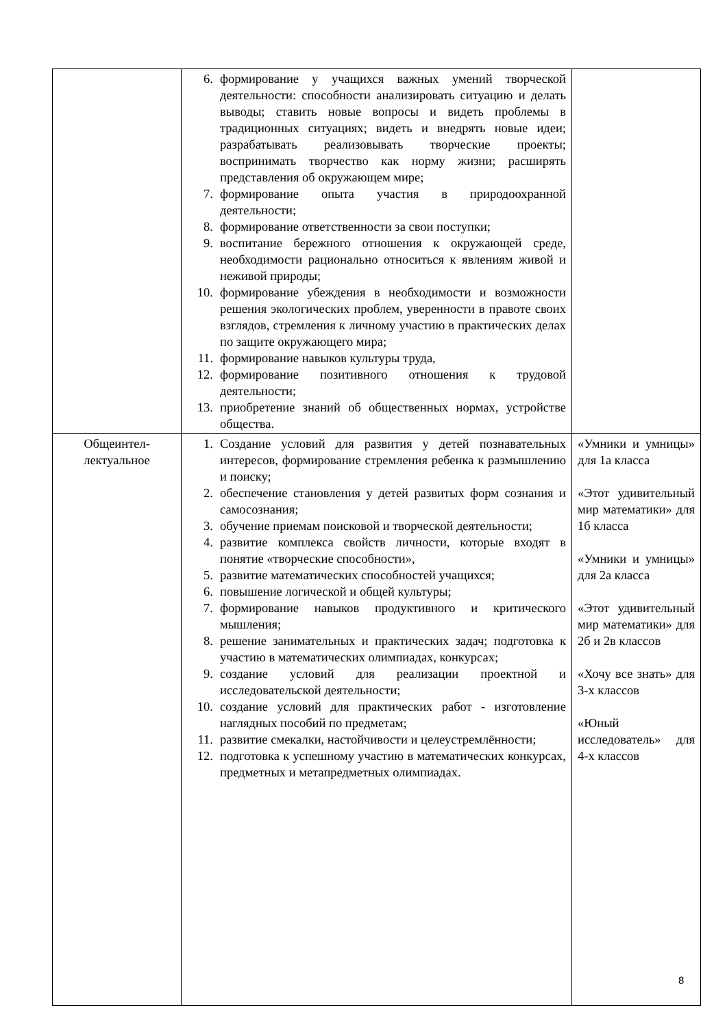| | 6. формирование у учащихся важных умений творческой деятельности: способности анализировать ситуацию и делать выводы; ставить новые вопросы и видеть проблемы в традиционных ситуациях; видеть и внедрять новые идеи; разрабатывать реализовывать творческие проекты; воспринимать творчество как норму жизни; расширять представления об окружающем мире; 7. формирование опыта участия в природоохранной деятельности; 8. формирование ответственности за свои поступки; 9. воспитание бережного отношения к окружающей среде, необходимости рационально относиться к явлениям живой и неживой природы; 10. формирование убеждения в необходимости и возможности решения экологических проблем, уверенности в правоте своих взглядов, стремления к личному участию в практических делах по защите окружающего мира; 11. формирование навыков культуры труда, 12. формирование позитивного отношения к трудовой деятельности; 13. приобретение знаний об общественных нормах, устройстве общества. | |
| Общеинтел- лектуальное | 1. Создание условий для развития у детей познавательных интересов, формирование стремления ребенка к размышлению и поиску; 2. обеспечение становления у детей развитых форм сознания и самосознания; 3. обучение приемам поисковой и творческой деятельности; 4. развитие комплекса свойств личности, которые входят в понятие «творческие способности», 5. развитие математических способностей учащихся; 6. повышение логической и общей культуры; 7. формирование навыков продуктивного и критического мышления; 8. решение занимательных и практических задач; подготовка к участию в математических олимпиадах, конкурсах; 9. создание условий для реализации проектной и исследовательской деятельности; 10. создание условий для практических работ - изготовление наглядных пособий по предметам; 11. развитие смекалки, настойчивости и целеустремлённости; 12. подготовка к успешному участию в математических конкурсах, предметных и метапредметных олимпиадах. | «Умники и умницы» для 1а класса «Этот удивительный мир математики» для 1б класса «Умники и умницы» для 2а класса «Этот удивительный мир математики» для 2б и 2в классов «Хочу все знать» для 3-х классов «Юный исследователь» для 4-х классов |
8